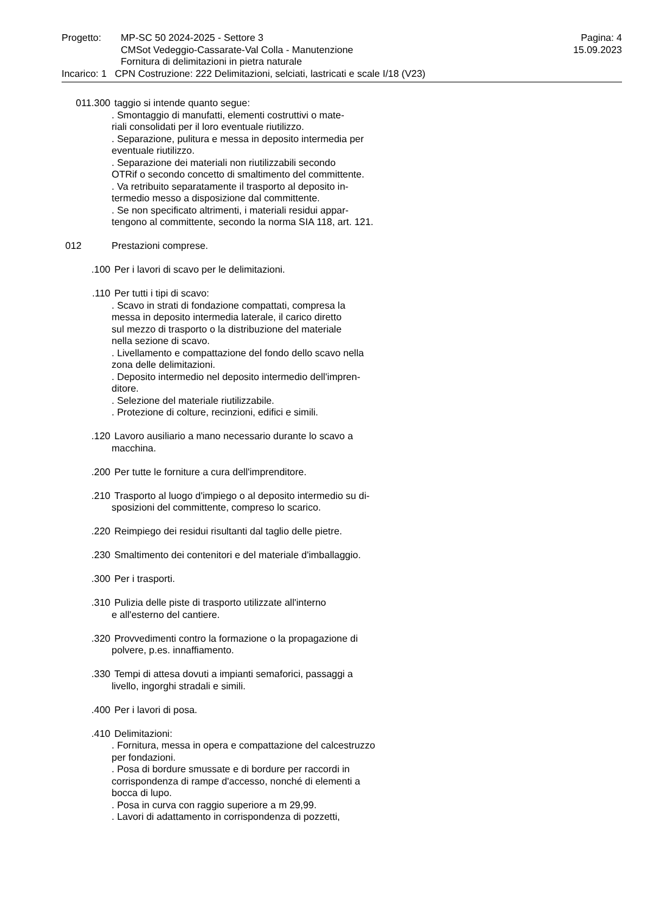Progetto: MP-SC 50 2024-2025 - Settore 3
CMSot Vedeggio-Cassarate-Val Colla - Manutenzione
Fornitura di delimitazioni in pietra naturale
Pagina: 4
15.09.2023
Incarico: 1 CPN Costruzione: 222 Delimitazioni, selciati, lastricati e scale I/18 (V23)
011.300 taggio si intende quanto segue:
. Smontaggio di manufatti, elementi costruttivi o mate-
riali consolidati per il loro eventuale riutilizzo.
. Separazione, pulitura e messa in deposito intermedia per
eventuale riutilizzo.
. Separazione dei materiali non riutilizzabili secondo
OTRif o secondo concetto di smaltimento del committente.
. Va retribuito separatamente il trasporto al deposito in-
termedio messo a disposizione dal committente.
. Se non specificato altrimenti, i materiali residui appar-
tengono al committente, secondo la norma SIA 118, art. 121.
012 Prestazioni comprese.
.100 Per i lavori di scavo per le delimitazioni.
.110 Per tutti i tipi di scavo:
. Scavo in strati di fondazione compattati, compresa la
messa in deposito intermedia laterale, il carico diretto
sul mezzo di trasporto o la distribuzione del materiale
nella sezione di scavo.
. Livellamento e compattazione del fondo dello scavo nella
zona delle delimitazioni.
. Deposito intermedio nel deposito intermedio dell'impren-
ditore.
. Selezione del materiale riutilizzabile.
. Protezione di colture, recinzioni, edifici e simili.
.120 Lavoro ausiliario a mano necessario durante lo scavo a
macchina.
.200 Per tutte le forniture a cura dell'imprenditore.
.210 Trasporto al luogo d'impiego o al deposito intermedio su di-
sposizioni del committente, compreso lo scarico.
.220 Reimpiego dei residui risultanti dal taglio delle pietre.
.230 Smaltimento dei contenitori e del materiale d'imballaggio.
.300 Per i trasporti.
.310 Pulizia delle piste di trasporto utilizzate all'interno
e all'esterno del cantiere.
.320 Provvedimenti contro la formazione o la propagazione di
polvere, p.es. innaffiamento.
.330 Tempi di attesa dovuti a impianti semaforici, passaggi a
livello, ingorghi stradali e simili.
.400 Per i lavori di posa.
.410 Delimitazioni:
. Fornitura, messa in opera e compattazione del calcestruzzo
per fondazioni.
. Posa di bordure smussate e di bordure per raccordi in
corrispondenza di rampe d'accesso, nonché di elementi a
bocca di lupo.
. Posa in curva con raggio superiore a m 29,99.
. Lavori di adattamento in corrispondenza di pozzetti,